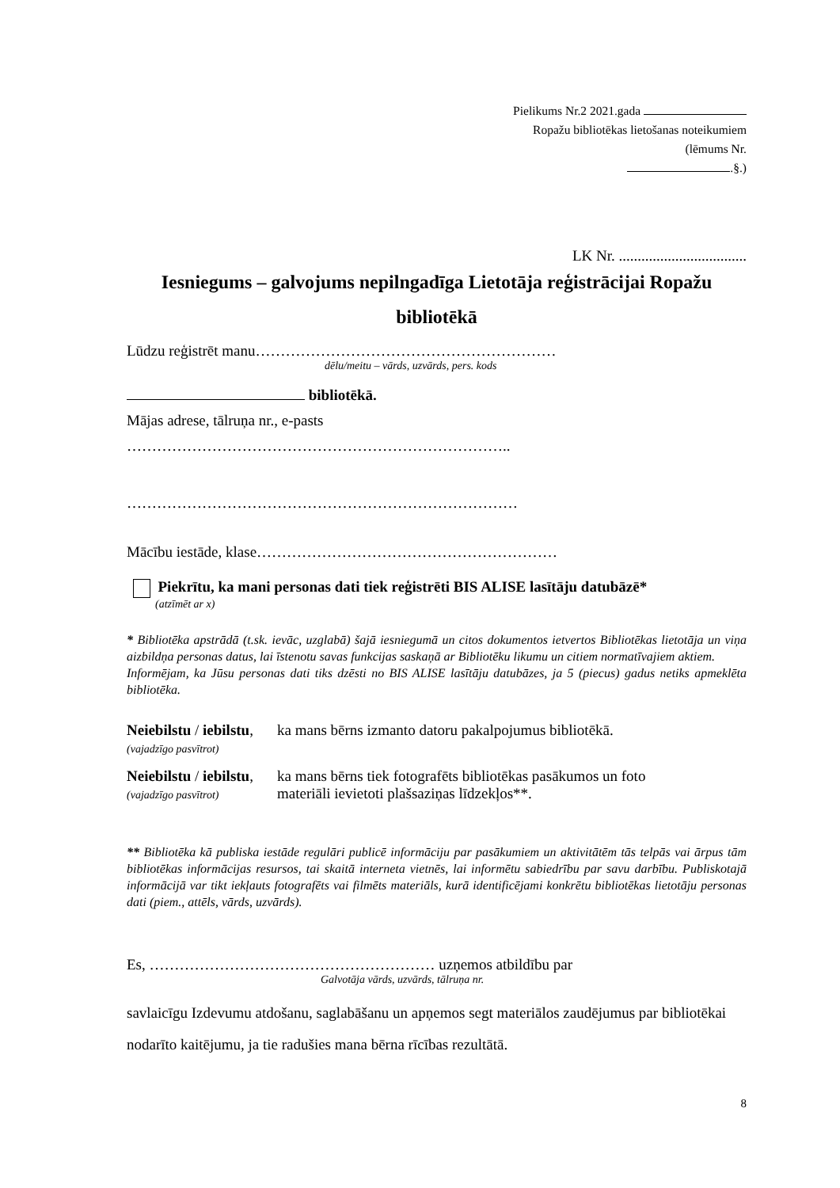Pielikums Nr.2 2021.gada
Ropažu bibliotēkas lietošanas noteikumiem
(lēmums Nr.
.§.)
LK Nr. ..................................
Iesniegums – galvojums nepilngadīga Lietotāja reģistrācijai Ropažu bibliotēkā
Lūdzu reģistrēt manu……………………………………………………
dēlu/meitu – vārds, uzvārds, pers. kods
bibliotēkā.
Mājas adrese, tālruņa nr., e-pasts
…………………………………………………………………..
……………………………………………………………………
Mācību iestāde, klase……………………………………………………
Piekrītu, ka mani personas dati tiek reģistrēti BIS ALISE lasītāju datubāzē*
(atzīmēt ar x)
* Bibliotēka apstrādā (t.sk. ievāc, uzglabā) šajā iesniegumā un citos dokumentos ietvertos Bibliotēkas lietotāja un viņa aizbildņa personas datus, lai īstenotu savas funkcijas saskaņā ar Bibliotēku likumu un citiem normatīvajiem aktiem.
Informējam, ka Jūsu personas dati tiks dzēsti no BIS ALISE lasītāju datubāzes, ja 5 (piecus) gadus netiks apmeklēta bibliotēka.
Neiebilstu / iebilstu,
(vajadzīgo pasvītrot)
ka mans bērns izmanto datoru pakalpojumus bibliotēkā.
Neiebilstu / iebilstu,
(vajadzīgo pasvītrot)
ka mans bērns tiek fotografēts bibliotēkas pasākumos un foto
materiāli ievietoti plašsaziņas līdzekļos**.
** Bibliotēka kā publiska iestāde regulāri publicē informāciju par pasākumiem un aktivitātēm tās telpās vai ārpus tām bibliotēkas informācijas resursos, tai skaitā interneta vietnēs, lai informētu sabiedrību par savu darbību. Publiskotajā informācijā var tikt iekļauts fotografēts vai filmēts materiāls, kurā identificējami konkrētu bibliotēkas lietotāju personas dati (piem., attēls, vārds, uzvārds).
Es, ………………………………………………… uzņemos atbildību par
Galvotāja vārds, uzvārds, tālruņa nr.
savlaicīgu Izdevumu atdošanu, saglabāšanu un apņemos segt materiālos zaudējumus par bibliotēkai nodarīto kaitējumu, ja tie radušies mana bērna rīcības rezultātā.
8